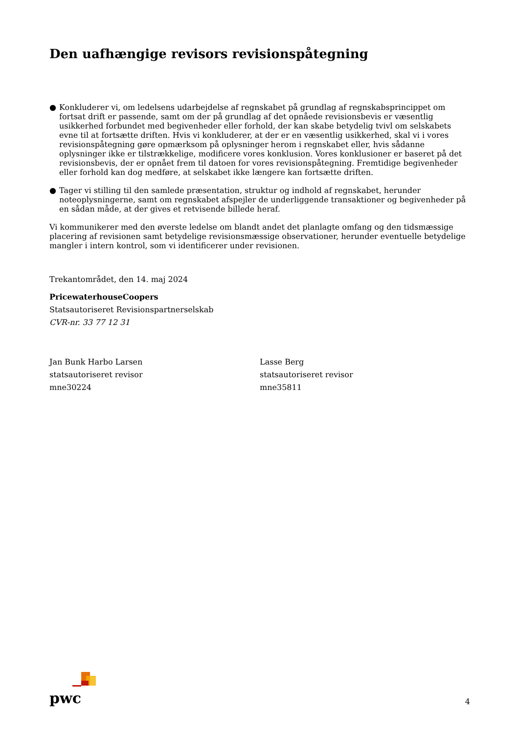Den uafhængige revisors revisionspåtegning
● Konkluderer vi, om ledelsens udarbejdelse af regnskabet på grundlag af regnskabsprincippet om fortsat drift er passende, samt om der på grundlag af det opnåede revisionsbevis er væsentlig usikkerhed forbundet med begivenheder eller forhold, der kan skabe betydelig tvivl om selskabets evne til at fortsætte driften. Hvis vi konkluderer, at der er en væsentlig usikkerhed, skal vi i vores revisionspåtegning gøre opmærksom på oplysninger herom i regnskabet eller, hvis sådanne oplysninger ikke er tilstrækkelige, modificere vores konklusion. Vores konklusioner er baseret på det revisionsbevis, der er opnået frem til datoen for vores revisionspåtegning. Fremtidige begivenheder eller forhold kan dog medføre, at selskabet ikke længere kan fortsætte driften.
● Tager vi stilling til den samlede præsentation, struktur og indhold af regnskabet, herunder noteoplysningerne, samt om regnskabet afspejler de underliggende transaktioner og begivenheder på en sådan måde, at der gives et retvisende billede heraf.
Vi kommunikerer med den øverste ledelse om blandt andet det planlagte omfang og den tidsmæssige placering af revisionen samt betydelige revisionsmæssige observationer, herunder eventuelle betydelige mangler i intern kontrol, som vi identificerer under revisionen.
Trekantområdet, den 14. maj 2024
PricewaterhouseCoopers
Statsautoriseret Revisionspartnerselskab
CVR-nr. 33 77 12 31
Jan Bunk Harbo Larsen
statsautoriseret revisor
mne30224
Lasse Berg
statsautoriseret revisor
mne35811
pwc
4